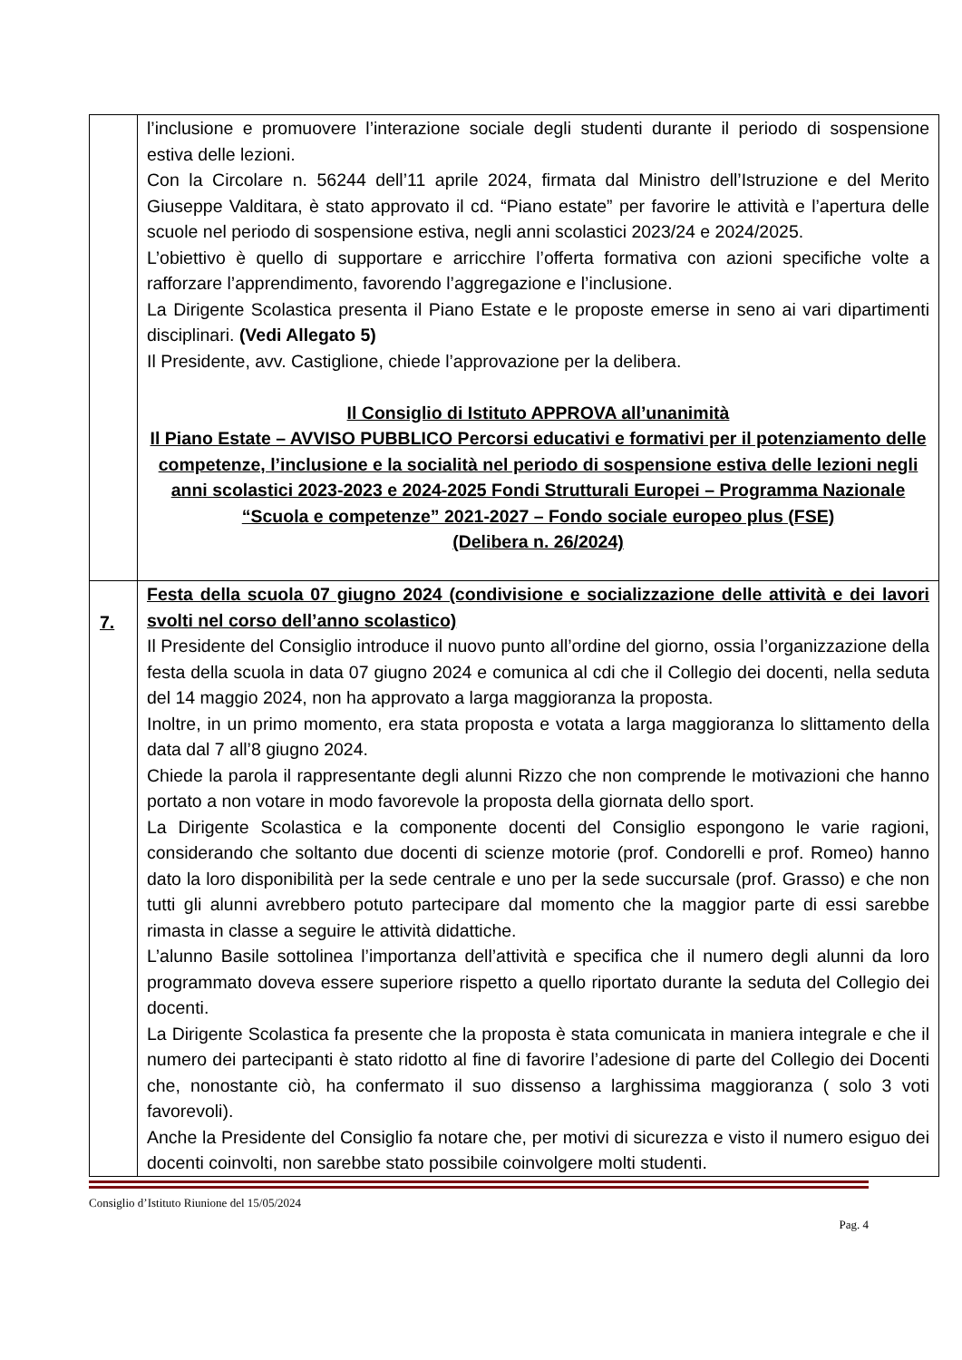| | l’inclusione e promuovere l’interazione sociale degli studenti durante il periodo di sospensione estiva delle lezioni. Con la Circolare n. 56244 dell’11 aprile 2024, firmata dal Ministro dell’Istruzione e del Merito Giuseppe Valditara, è stato approvato il cd. “Piano estate” per favorire le attività e l’apertura delle scuole nel periodo di sospensione estiva, negli anni scolastici 2023/24 e 2024/2025. L’obiettivo è quello di supportare e arricchire l’offerta formativa con azioni specifiche volte a rafforzare l’apprendimento, favorendo l’aggregazione e l’inclusione. La Dirigente Scolastica presenta il Piano Estate e le proposte emerse in seno ai vari dipartimenti disciplinari. (Vedi Allegato 5) Il Presidente, avv. Castiglione, chiede l’approvazione per la delibera. Il Consiglio di Istituto APPROVA all’unanimità Il Piano Estate – AVVISO PUBBLICO Percorsi educativi e formativi per il potenziamento delle competenze, l’inclusione e la socialità nel periodo di sospensione estiva delle lezioni negli anni scolastici 2023-2023 e 2024-2025 Fondi Strutturali Europei – Programma Nazionale “Scuola e competenze” 2021-2027 – Fondo sociale europeo plus (FSE) (Delibera n. 26/2024) |
| 7. | Festa della scuola 07 giugno 2024 (condivisione e socializzazione delle attività e dei lavori svolti nel corso dell’anno scolastico) Il Presidente del Consiglio introduce il nuovo punto all’ordine del giorno, ossia l’organizzazione della festa della scuola in data 07 giugno 2024 e comunica al cdi che il Collegio dei docenti, nella seduta del 14 maggio 2024, non ha approvato a larga maggioranza la proposta. Inoltre, in un primo momento, era stata proposta e votata a larga maggioranza lo slittamento della data dal 7 all’8 giugno 2024. Chiede la parola il rappresentante degli alunni Rizzo che non comprende le motivazioni che hanno portato a non votare in modo favorevole la proposta della giornata dello sport. La Dirigente Scolastica e la componente docenti del Consiglio espongono le varie ragioni, considerando che soltanto due docenti di scienze motorie (prof. Condorelli e prof. Romeo) hanno dato la loro disponibilità per la sede centrale e uno per la sede succursale (prof. Grasso) e che non tutti gli alunni avrebbero potuto partecipare dal momento che la maggior parte di essi sarebbe rimasta in classe a seguire le attività didattiche. L’alunno Basile sottolinea l’importanza dell’attività e specifica che il numero degli alunni da loro programmato doveva essere superiore rispetto a quello riportato durante la seduta del Collegio dei docenti. La Dirigente Scolastica fa presente che la proposta è stata comunicata in maniera integrale e che il numero dei partecipanti è stato ridotto al fine di favorire l’adesione di parte del Collegio dei Docenti che, nonostante ciò, ha confermato il suo dissenso a larghissima maggioranza ( solo 3 voti favorevoli). Anche la Presidente del Consiglio fa notare che, per motivi di sicurezza e visto il numero esiguo dei docenti coinvolti, non sarebbe stato possibile coinvolgere molti studenti. |
Consiglio d’Istituto Riunione del 15/05/2024
Pag. 4